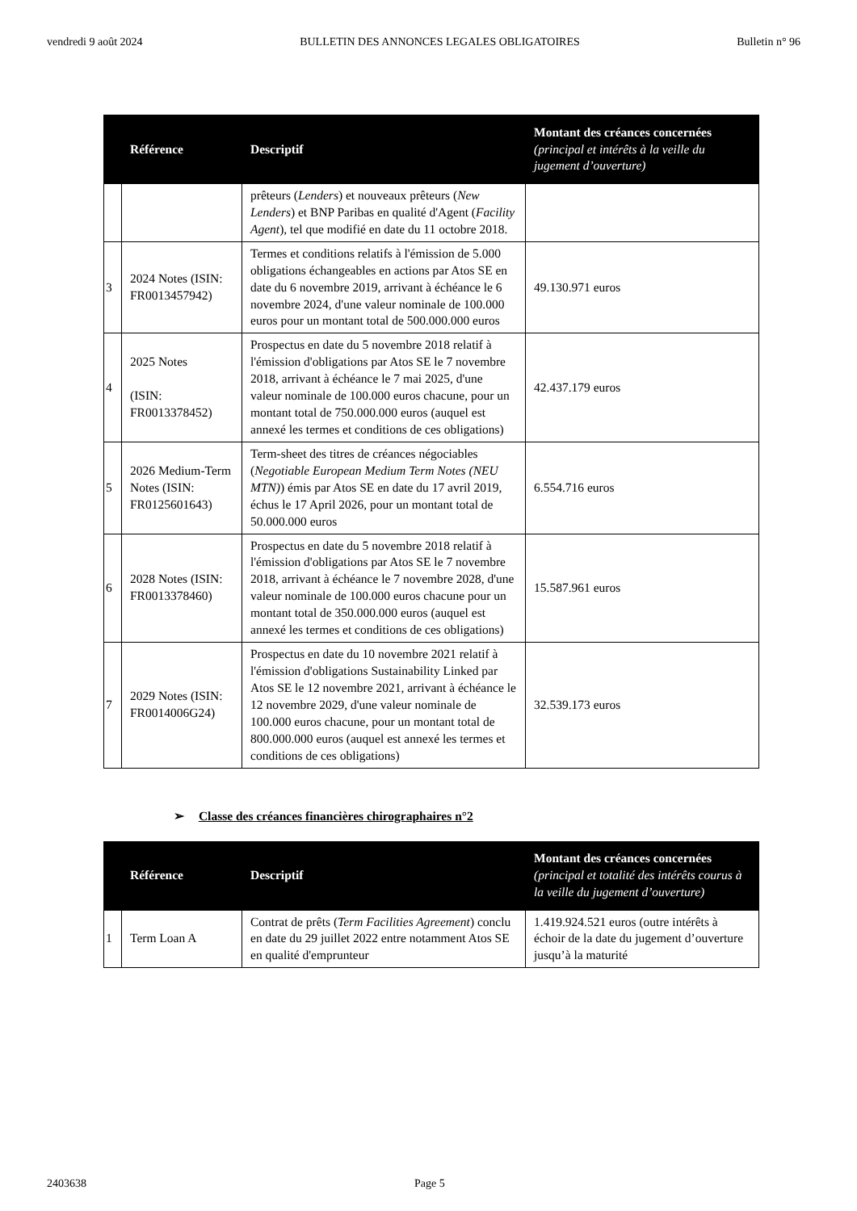vendredi 9 août 2024 BULLETIN DES ANNONCES LEGALES OBLIGATOIRES Bulletin n° 96
| | Référence | Descriptif | Montant des créances concernées (principal et intérêts à la veille du jugement d’ouverture) |
| --- | --- | --- | --- |
| | | prêteurs ( Lenders ) et nouveaux prêteurs ( New Lenders ) et BNP Paribas en qualité d'Agent ( Facility Agent ), tel que modifié en date du 11 octobre 2018. | |
| 3 | 2024 Notes (ISIN: FR0013457942) | Termes et conditions relatifs à l'émission de 5.000 obligations échangeables en actions par Atos SE en date du 6 novembre 2019, arrivant à échéance le 6 novembre 2024, d'une valeur nominale de 100.000 euros pour un montant total de 500.000.000 euros | 49.130.971 euros |
| 4 | 2025 Notes (ISIN: FR0013378452) | Prospectus en date du 5 novembre 2018 relatif à l'émission d'obligations par Atos SE le 7 novembre 2018, arrivant à échéance le 7 mai 2025, d'une valeur nominale de 100.000 euros chacune, pour un montant total de 750.000.000 euros (auquel est annexé les termes et conditions de ces obligations) | 42.437.179 euros |
| 5 | 2026 Medium-Term Notes (ISIN: FR0125601643) | Term-sheet des titres de créances négociables ( Negotiable European Medium Term Notes (NEU MTN) ) émis par Atos SE en date du 17 avril 2019, échus le 17 April 2026, pour un montant total de 50.000.000 euros | 6.554.716 euros |
| 6 | 2028 Notes (ISIN: FR0013378460) | Prospectus en date du 5 novembre 2018 relatif à l'émission d'obligations par Atos SE le 7 novembre 2018, arrivant à échéance le 7 novembre 2028, d'une valeur nominale de 100.000 euros chacune pour un montant total de 350.000.000 euros (auquel est annexé les termes et conditions de ces obligations) | 15.587.961 euros |
| 7 | 2029 Notes (ISIN: FR0014006G24) | Prospectus en date du 10 novembre 2021 relatif à l'émission d'obligations Sustainability Linked par Atos SE le 12 novembre 2021, arrivant à échéance le 12 novembre 2029, d'une valeur nominale de 100.000 euros chacune, pour un montant total de 800.000.000 euros (auquel est annexé les termes et conditions de ces obligations) | 32.539.173 euros |
➢ Classe des créances financières chirographaires n°2
| | Référence | Descriptif | Montant des créances concernées (principal et totalité des intérêts courus à la veille du jugement d’ouverture) |
| --- | --- | --- | --- |
| 1 | Term Loan A | Contrat de prêts ( Term Facilities Agreement ) conclu en date du 29 juillet 2022 entre notamment Atos SE en qualité d'emprunteur | 1.419.924.521 euros (outre intérêts à échoir de la date du jugement d’ouverture jusqu’à la maturité |
2403638 Page 5